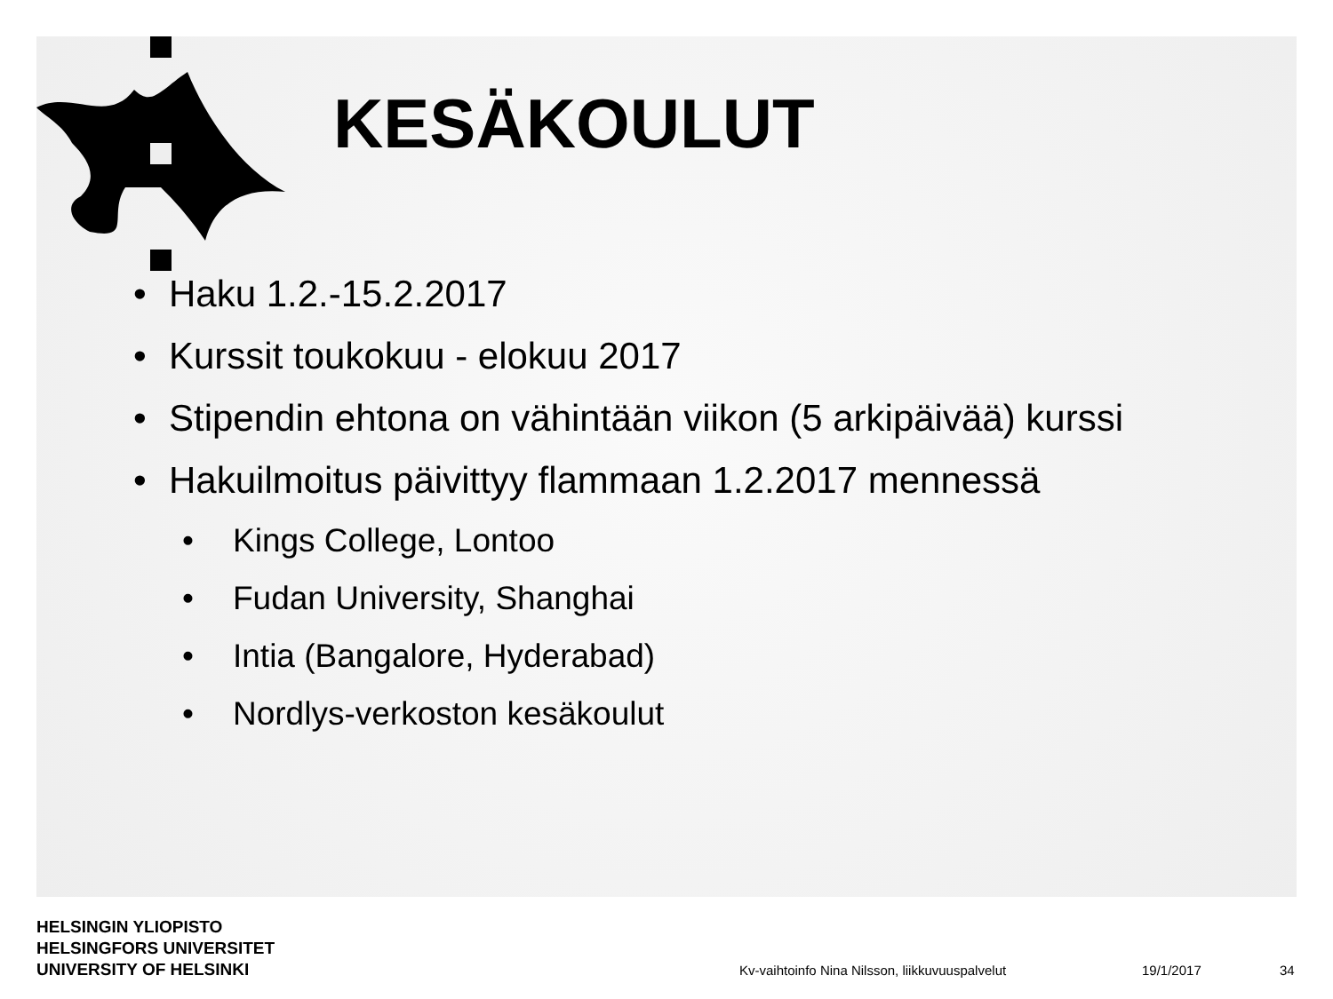KESÄKOULUT
• Haku 1.2.-15.2.2017
• Kurssit toukokuu - elokuu 2017
• Stipendin ehtona on vähintään viikon (5 arkipäivää) kurssi
• Hakuilmoitus päivittyy flammaan 1.2.2017 mennessä
• Kings College, Lontoo
• Fudan University, Shanghai
• Intia (Bangalore, Hyderabad)
• Nordlys-verkoston kesäkoulut
HELSINGIN YLIOPISTO
HELSINGFORS UNIVERSITET
UNIVERSITY OF HELSINKI
Kv-vaihtoinfo Nina Nilsson, liikkuvuuspalvelut
19/1/2017 34